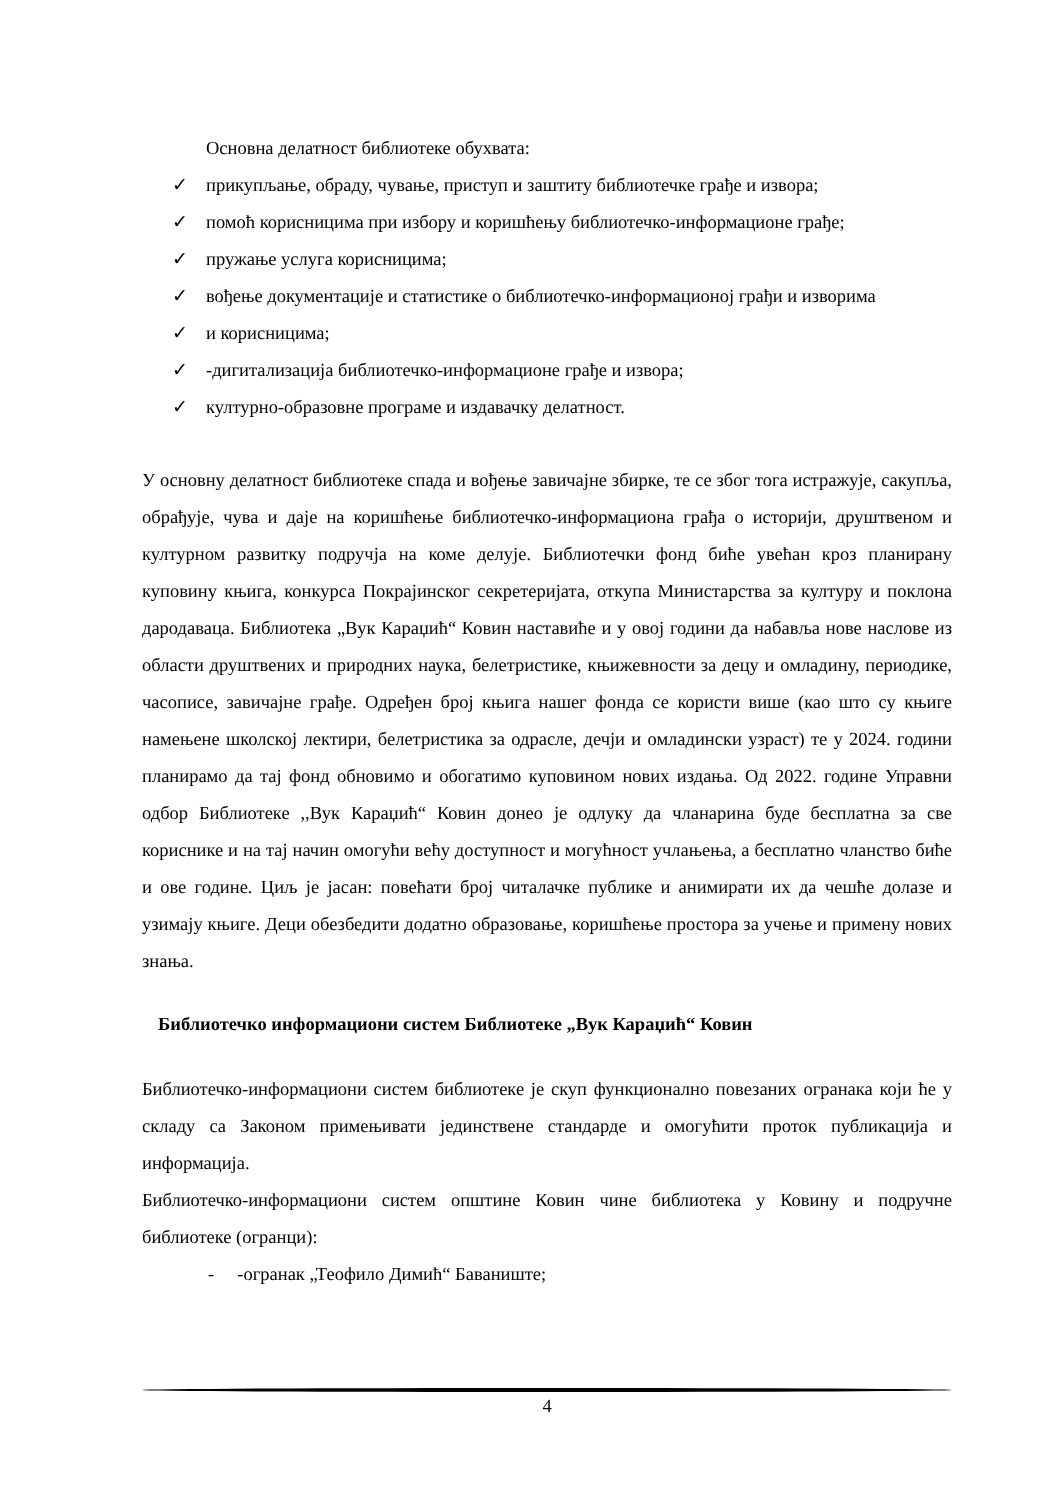Основна делатност библиотеке обухвата:
✓ прикупљање, обраду, чување, приступ и заштиту библиотечке грађе и извора;
✓ помоћ корисницима при избору и коришћењу библиотечко-информационе грађе;
✓ пружање услуга корисницима;
✓ вођење документације и статистике о библиотечко-информационој грађи и изворима
✓ и корисницима;
✓ -дигитализација библиотечко-информационе грађе и извора;
✓ културно-образовне програме и издавачку делатност.
У основну делатност библиотеке спада и вођење завичајне збирке, те се због тога истражује, сакупља, обрађује, чува и даје на коришћење библиотечко-информациона грађа о историји, друштвеном и културном развитку подручја на коме делује. Библиотечки фонд биће увећан кроз планирану куповину књига, конкурса Покрајинског секретеријата, откупа Министарства за културу и поклона дародаваца. Библиотека „Вук Караџић“ Ковин наставиће и у овој години да набавља нове наслове из области друштвених и природних наука, белетристике, књижевности за децу и омладину, периодике, часописе, завичајне грађе. Одређен број књига нашег фонда се користи више (као што су књиге намењене школској лектири, белетристика за одрасле, дечји и омладински узраст) те у 2024. години планирамо да тај фонд обновимо и обогатимо куповином нових издања. Од 2022. године Управни одбор Библиотеке ,,Вук Караџић“ Ковин донео је одлуку да чланарина буде бесплатна за све кориснике и на тај начин омогући већу доступност и могућност учлањења, а бесплатно чланство биће и ове године. Циљ је јасан: повећати број читалачке публике и анимирати их да чешће долазе и узимају књиге. Деци обезбедити додатно образовање, коришћење простора за учење и примену нових знања.
Библиотечко информациони систем Библиотеке „Вук Караџић“ Ковин
Библиотечко-информациони систем библиотеке је скуп функционално повезаних огранака који ће у складу са Законом примењивати јединствене стандарде и омогућити проток публикација и информација.
Библиотечко-информациони систем општине Ковин чине библиотека у Ковину и подручне библиотеке (огранци):
- -огранак „Теофило Димић“ Баваниште;
4